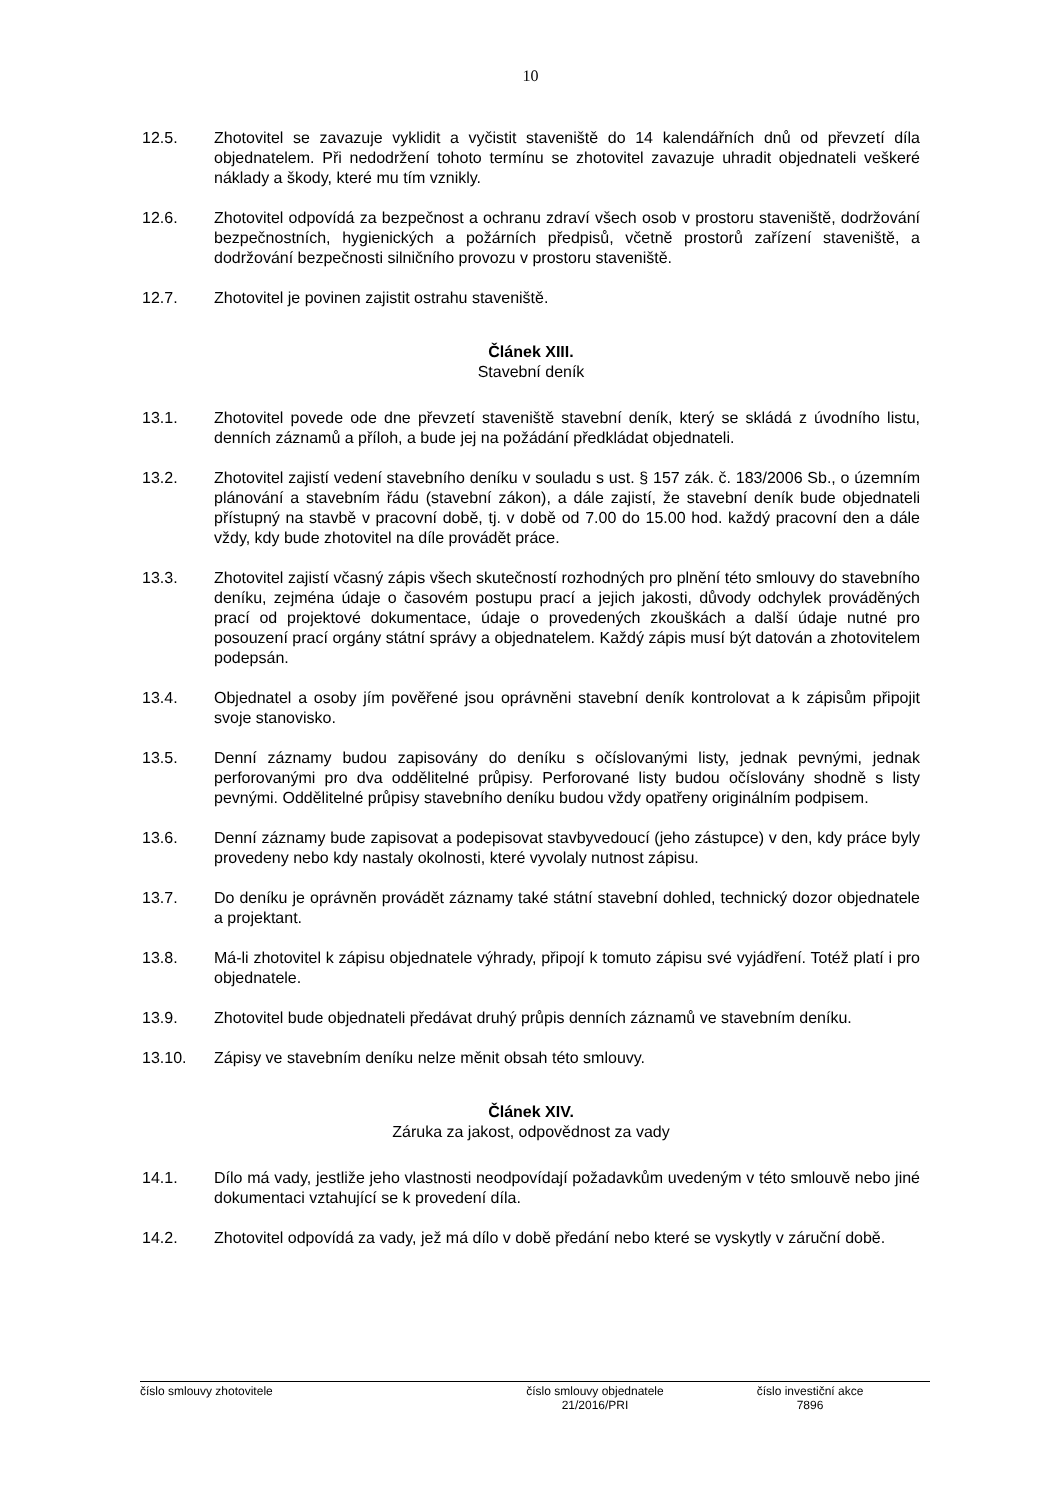10
12.5. Zhotovitel se zavazuje vyklidit a vyčistit staveniště do 14 kalendářních dnů od převzetí díla objednatelem. Při nedodržení tohoto termínu se zhotovitel zavazuje uhradit objednateli veškeré náklady a škody, které mu tím vznikly.
12.6. Zhotovitel odpovídá za bezpečnost a ochranu zdraví všech osob v prostoru staveniště, dodržování bezpečnostních, hygienických a požárních předpisů, včetně prostorů zařízení staveniště, a dodržování bezpečnosti silničního provozu v prostoru staveniště.
12.7. Zhotovitel je povinen zajistit ostrahu staveniště.
Článek XIII.
Stavební deník
13.1. Zhotovitel povede ode dne převzetí staveniště stavební deník, který se skládá z úvodního listu, denních záznamů a příloh, a bude jej na požádání předkládat objednateli.
13.2. Zhotovitel zajistí vedení stavebního deníku v souladu s ust. § 157 zák. č. 183/2006 Sb., o územním plánování a stavebním řádu (stavební zákon), a dále zajistí, že stavební deník bude objednateli přístupný na stavbě v pracovní době, tj. v době od 7.00 do 15.00 hod. každý pracovní den a dále vždy, kdy bude zhotovitel na díle provádět práce.
13.3. Zhotovitel zajistí včasný zápis všech skutečností rozhodných pro plnění této smlouvy do stavebního deníku, zejména údaje o časovém postupu prací a jejich jakosti, důvody odchylek prováděných prací od projektové dokumentace, údaje o provedených zkouškách a další údaje nutné pro posouzení prací orgány státní správy a objednatelem. Každý zápis musí být datován a zhotovitelem podepsán.
13.4. Objednatel a osoby jím pověřené jsou oprávněni stavební deník kontrolovat a k zápisům připojit svoje stanovisko.
13.5. Denní záznamy budou zapisovány do deníku s očíslovanými listy, jednak pevnými, jednak perforovanými pro dva oddělitelné průpisy. Perforované listy budou očíslovány shodně s listy pevnými. Oddělitelné průpisy stavebního deníku budou vždy opatřeny originálním podpisem.
13.6. Denní záznamy bude zapisovat a podepisovat stavbyvedoucí (jeho zástupce) v den, kdy práce byly provedeny nebo kdy nastaly okolnosti, které vyvolaly nutnost zápisu.
13.7. Do deníku je oprávněn provádět záznamy také státní stavební dohled, technický dozor objednatele a projektant.
13.8. Má-li zhotovitel k zápisu objednatele výhrady, připojí k tomuto zápisu své vyjádření. Totéž platí i pro objednatele.
13.9. Zhotovitel bude objednateli předávat druhý průpis denních záznamů ve stavebním deníku.
13.10. Zápisy ve stavebním deníku nelze měnit obsah této smlouvy.
Článek XIV.
Záruka za jakost, odpovědnost za vady
14.1. Dílo má vady, jestliže jeho vlastnosti neodpovídají požadavkům uvedeným v této smlouvě nebo jiné dokumentaci vztahující se k provedení díla.
14.2. Zhotovitel odpovídá za vady, jež má dílo v době předání nebo které se vyskytly v záruční době.
číslo smlouvy zhotovitele číslo smlouvy objednatele
21/2016/PRI
číslo investiční akce
7896